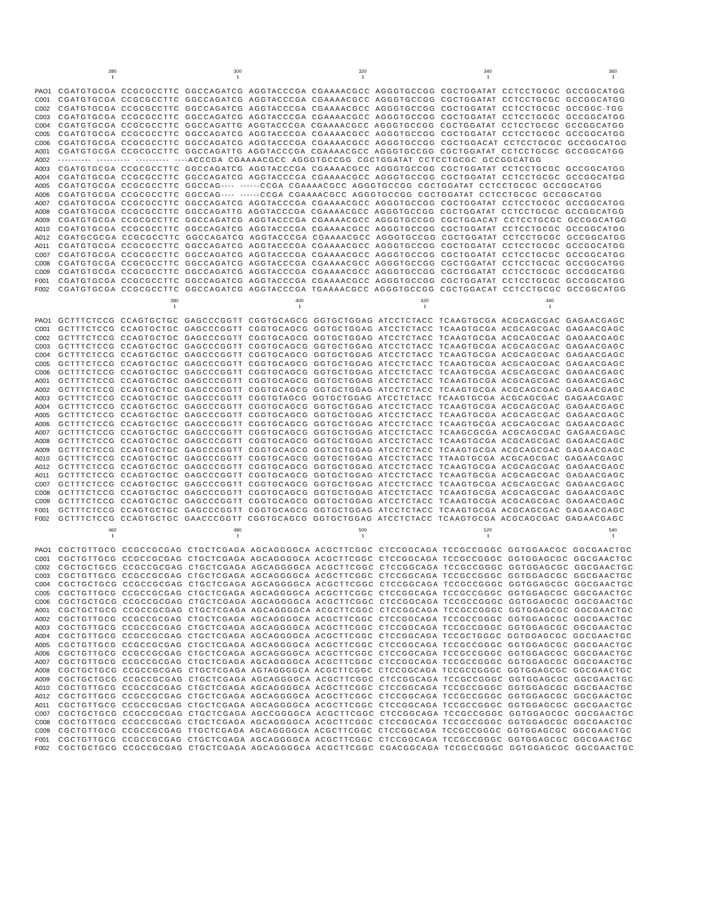280 300 320 340 360
PAO1 CGATGTGCGA CCGCGCCTTC GGCCAGATCG AGGTACCCGA CGAAAACGCC AGGGTGCCGG CGCTGGATAT CCTCCTGCGC GCCGGCATGG
C001 CGATGTGCGA CCGCGCCTTC GGCCAGATCG AGGTACCCGA CGAAAACGCC AGGGTGCCGG CGCTGGATAT CCTCCTGCGC GCCGGCATGG
C002 CGATGTGCGA CCGCGCCTTC GGCCAGATCG AGGTACCCGA CGAAAACGCC AGGGTGCCGG CGCTGGATAT CCTCCTGCGC GCCGGC-TGG
C003 CGATGTGCGA CCGCGCCTTC GGCCAGATCG AGGTACCCGA CGAAAACGCC AGGGTGCCGG CGCTGGATAT CCTCCTGCGC GCCGGCATGG
C004 CGATGTGCGA CCGCGCCTTC GGCCAGATTG AGGTACCCGA CGAAAACGCC AGGGTGCCGG CGCTGGATAT CCTCCTGCGC GCCGGCATGG
C005 CGATGTGCGA CCGCGCCTTC GGCCAGATCG AGGTACCCGA CGAAAACGCC AGGGTGCCGG CGCTGGATAT CCTCCTGCGC GCCGGCATGG
C006 CGATGTGCGA CCGCGCCTTC GGCCAGATCG AGGTACCCGA CGAAAACGCC AGGGTGCCGG CGCTGGACAT CCTCCTGCGC GCCGGCATGG
A001 CGATGTGCGA CCGCGCCTTC GGCCAGATTG AGGTACCCGA CGAAAACGCC AGGGTGCCGG CGCTGGATAT CCTCCTGCGC GCCGGCATGG
A002 ---------- ---------- ---------- ----ACCCGA CGAAAACGCC AGGGTGCCGG CGCTGGATAT CCTCCTGCGC GCCGGCATGG
A003 CGATGTGCGA CCGCGCCTTC GGCCAGATCG AGGTACCCGA CGAAAACGCC AGGGTGCCGG CGCTGGATAT CCTCCTGCGC GCCGGCATGG
A004 CGATGTGCGA CCGCGCCTTC GGCCAGATCG AGGTACCCGA CGAAAACGCC AGGGTGCCGG CGCTGGATAT CCTCCTGCGC GCCGGCATGG
A005 CGATGTGCGA CCGCGCCTTC GGCCAG---- ------CCGA CGAAAACGCC AGGGTGCCGG CGCTGGATAT CCTCCTGCGC GCCGGCATGG
A006 CGATGTGCGA CCGCGCCTTC GGCCAG---- ------CCGA CGAAAACGCC AGGGTGCCGG CGCTGGATAT CCTCCTGCGC GCCGGCATGG
A007 CGATGTGCGA CCGCGCCTTC GGCCAGATCG AGGTACCCGA CGAAAACGCC AGGGTGCCGG CGCTGGATAT CCTCCTGCGC GCCGGCATGG
A008 CGATGTGCGA CCGCGCCTTC GGCCAGATTG AGGTACCCGA CGAAAACGCC AGGGTGCCGG CGCTGGATAT CCTCCTGCGC GCCGGCATGG
A009 CGATGTGCGA CCGCGCCTTC GGCCAGATCG AGGTACCCGA CGAAAACGCC AGGGTGCCGG CGCTGGACAT CCTCCTGCGC GCCGGCATGG
A010 CGATGTGCGA CCGCGCCTTC GGCCAGATCG AGGTACCCGA CGAAAACGCC AGGGTGCCGG CGCTGGATAT CCTCCTGCGC GCCGGCATGG
A012 CGATGCGCGA CCGCGCCTTC GGCCAGATCG AGGTACCCGA CGAAAACGCC AGGGTGCCGG CGCTGGATAT CCTCCTGCGC GCCGGCATGG
A011 CGATGTGCGA CCGCGCCTTC GGCCAGATCG AGGTACCCGA CGAAAACGCC AGGGTGCCGG CGCTGGATAT CCTCCTGCGC GCCGGCATGG
C007 CGATGTGCGA CCGCGCCTTC GGCCAGATCG AGGTACCCGA CGAAAACGCC AGGGTGCCGG CGCTGGATAT CCTCCTGCGC GCCGGCATGG
C008 CGATGTGCGA CCGCGCCTTC GGCCAGATCG AGGTACCCGA CGAAAACGCC AGGGTGCCGG CGCTGGATAT CCTCCTGCGC GCCGGCATGG
C009 CGATGTGCGA CCGCGCCTTC GGCCAGATCG AGGTACCCGA CGAAAACGCC AGGGTGCCGG CGCTGGATAT CCTCCTGCGC GCCGGCATGG
F001 CGATGTGCGA CCGCGCCTTC GGCCAGATCG AGGTACCCGA CGAAAACGCC AGGGTGCCGG CGCTGGATAT CCTCCTGCGC GCCGGCATGG
F002 CGATGTGCGA CCGCGCCTTC GGCCAGATCG AGGTACCCGA TGAAAACGCC AGGGTGCCGG CGCTGGACAT CCTCCTGCGC GCCGGCATGG
380 400 420 440
PAO1 GCTTTCTCCG CCAGTGCTGC GAGCCCGGTT CGGTGCAGCG GGTGCTGGAG ATCCTCTACC TCAAGTGCGA ACGCAGCGAC GAGAACGAGC
C001 GCTTTCTCCG CCAGTGCTGC GAGCCCGGTT CGGTGCAGCG GGTGCTGGAG ATCCTCTACC TCAAGTGCGA ACGCAGCGAC GAGAACGAGC
C002 GCTTTCTCCG CCAGTGCTGC GAGCCCGGTT CGGTGCAGCG GGTGCTGGAG ATCCTCTACC TCAAGTGCGA ACGCAGCGAC GAGAACGAGC
C003 GCTTTCTCCG CCAGTGCTGC GAGCCCGGTT CGGTGCAGCG GGTGCTGGAG ATCCTCTACC TCAAGTGCGA ACGCAGCGAC GAGAACGAGC
C004 GCTTTCTCCG CCAGTGCTGC GAGCCCGGTT CGGTGCAGCG GGTGCTGGAG ATCCTCTACC TCAAGTGCGA ACGCAGCGAC GAGAACGAGC
C005 GCTTTCTCCG CCAGTGCTGC GAGCCCGGTT CGGTGCAGCG GGTGCTGGAG ATCCTCTACC TCAAGTGCGA ACGCAGCGAC GAGAACGAGC
C006 GCTTTCTCCG CCAGTGCTGC GAGCCCGGTT CGGTGCAGCG GGTGCTGGAG ATCCTCTACC TCAAGTGCGA ACGCAGCGAC GAGAACGAGC
A001 GCTTTCTCCG CCAGTGCTGC GAGCCCGGTT CGGTGCAGCG GGTGCTGGAG ATCCTCTACC TCAAGTGCGA ACGCAGCGAC GAGAACGAGC
A002 GCTTTCTCCG CCAGTGCTGC GAGCCCGGTT CGGTGCAGCG GGTGCTGGAG ATCCTCTACC TCAAGTGCGA ACGCAGCGAC GAGAACGAGC
A003 GCTTTCTCCG CCAGTGCTGC GAGCCCGGTT CGGTGTAGCG GGTGCTGGAG ATCCTCTACC TCAAGTGCGA ACGCAGCGAC GAGAACGAGC
A004 GCTTTCTCCG CCAGTGCTGC GAGCCCGGTT CGGTGCAGCG GGTGCTGGAG ATCCTCTACC TCAAGTGCGA ACGCAGCGAC GAGAACGAGC
A005 GCTTTCTCCG CCAGTGCTGC GAGCCCGGTT CGGTGCAGCG GGTGCTGGAG ATCCTCTACC TCAAGTGCGA ACGCAGCGAC GAGAACGAGC
A006 GCTTTCTCCG CCAGTGCTGC GAGCCCGGTT CGGTGCAGCG GGTGCTGGAG ATCCTCTACC TCAAGTGCGA ACGCAGCGAC GAGAACGAGC
A007 GCTTTCTCCG CCAGTGCTGC GAGCCCGGTT CGGTGCAGCG GGTGCTGGAG ATCCTCTACC TCAAGCGCGA ACGCAGCGAC GAGAACGAGC
A008 GCTTTCTCCG CCAGTGCTGC GAGCCCGGTT CGGTGCAGCG GGTGCTGGAG ATCCTCTACC TCAAGTGCGA ACGCAGCGAC GAGAACGAGC
A009 GCTTTCTCCG CCAGTGCTGC GAGCCCGGTT CGGTGCAGCG GGTGCTGGAG ATCCTCTACC TCAAGTGCGA ACGCAGCGAC GAGAACGAGC
A010 GCTTTCTCCG CCAGTGCTGC GAGCCCGGTT CGGTGCAGCG GGTGCTGGAG ATCCTCTACC TTAAGTGCGA ACGCAGCGAC GAGAACGAGC
A012 GCTTTCTCCG CCAGTGCTGC GAGCCCGGTT CGGTGCAGCG GGTGCTGGAG ATCCTCTACC TCAAGTGCGA ACGCAGCGAC GAGAACGAGC
A011 GCTTTCTCCG CCAGTGCTGC GAGCCCGGTT CGGTGCAGCG GGTGCTGGAG ATCCTCTACC TCAAGTGCGA ACGCAGCGAC GAGAACGAGC
C007 GCTTTCTCCG CCAGTGCTGC GAGCCCGGTT CGGTGCAGCG GGTGCTGGAG ATCCTCTACC TCAAGTGCGA ACGCAGCGAC GAGAACGAGC
C008 GCTTTCTCCG CCAGTGCTGC GAGCCCGGTT CGGTGCAGCG GGTGCTGGAG ATCCTCTACC TCAAGTGCGA ACGCAGCGAC GAGAACGAGC
C009 GCTTTCTCCG CCAGTGCTGC GAGCCCGGTT CGGTGCAGCG GGTGCTGGAG ATCCTCTACC TCAAGTGCGA ACGCAGCGAC GAGAACGAGC
F001 GCTTTCTCCG CCAGTGCTGC GAGCCCGGTT CGGTGCAGCG GGTGCTGGAG ATCCTCTACC TCAAGTGCGA ACGCAGCGAC GAGAACGAGC
F002 GCTTTCTCCG CCAGTGCTGC GAACCCGGTT CGGTGCAGCG GGTGCTGGAG ATCCTCTACC TCAAGTGCGA ACGCAGCGAC GAGAACGAGC
460 480 500 520 540
PAO1 CGCTGTTGCG CCGCCGCGAG CTGCTCGAGA AGCAGGGGCA ACGCTTCGGC CTCCGGCAGA TCCGCCGGGC GGTGGAACGC GGCGAACTGC
C001 CGCTGTTGCG CCGCCGCGAG CTGCTCGAGA AGCAGGGGCA ACGCTTCGGC CTCCGGCAGA TCCGCCGGGC GGTGGAGCGC GGCGAACTGC
C002 CGCTGCTGCG CCGCCGCGAG CTGCTCGAGA AGCAGGGGCA ACGCTTCGGC CTCCGGCAGA TCCGCCGGGC GGTGGAGCGC GGCGAACTGC
C003 CGCTGTTGCG CCGCCGCGAG CTGCTCGAGA AGCAGGGGCA ACGCTTCGGC CTCCGGCAGA TCCGCCGGGC GGTGGAGCGC GGCGAACTGC
C004 CGCTGCTGCG CCGCCGCGAG CTGCTCGAGA AGCAGGGGCA ACGCTTCGGC CTCCGGCAGA TCCGCCGGGC GGTGGAGCGC GGCGAACTGC
C005 CGCTGTTGCG CCGCCGCGAG CTGCTCGAGA AGCAGGGGCA ACGCTTCGGC CTCCGGCAGA TCCGCCGGGC GGTGGAGCGC GGCGAACTGC
C006 CGCTGCTGCG CCGCCGCGAG CTGCTCGAGA AGCAGGGGCA ACGCTTCGGC CTCCGGCAGA TCCGCCGGGC GGTGGAGCGC GGCGAACTGC
A001 CGCTGCTGCG CCGCCGCGAG CTGCTCGAGA AGCAGGGGCA ACGCTTCGGC CTCCGGCAGA TCCGCCGGGC GGTGGAGCGC GGCGAACTGC
A002 CGCTGTTGCG CCGCCGCGAG CTGCTCGAGA AGCAGGGGCA ACGCTTCGGC CTCCGGCAGA TCCGCCGGGC GGTGGAGCGC GGCGAACTGC
A003 CGCTGTTGCG CCGCCGCGAG CTGCTCGAGA AGCAGGGGCA ACGCTTCGGC CTCCGGCAGA TCCGCCGGGC GGTGGAGCGC GGCGAACTGC
A004 CGCTGTTGCG CCGCCGCGAG CTGCTCGAGA AGCAGGGGCA ACGCTTCGGC CTCCGGCAGA TCCGCTGGGC GGTGGAGCGC GGCGAACTGC
A005 CGCTGTTGCG CCGCCGCGAG CTGCTCGAGA AGCAGGGGCA ACGCTTCGGC CTCCGGCAGA TCCGCCGGGC GGTGGAGCGC GGCGAACTGC
A006 CGCTGTTGCG CCGCCGCGAG CTGCTCGAGA AGCAGGGGCA ACGCTTCGGC CTCCGGCAGA TCCGCCGGGC GGTGGAGCGC GGCGAACTGC
A007 CGCTGTTGCG CCGCCGCGAG CTGCTCGAGA AGCAGGGGCA ACGCTTCGGC CTCCGGCAGA TCCGCCGGGC GGTGGAGCGC GGCGAACTGC
A008 CGCTGCTGCG CCGCCGCGAG CTGCTCGAGA AGTAGGGGCA ACGCTTCGGC CTCCGGCAGA TCCGCCGGGC GGTGGAGCGC GGCGAACTGC
A009 CGCTGCTGCG CCGCCGCGAG CTGCTCGAGA AGCAGGGGCA ACGCTTCGGC CTCCGGCAGA TCCGCCGGGC GGTGGAGCGC GGCGAACTGC
A010 CGCTGTTGCG CCGCCGCGAG CTGCTCGAGA AGCAGGGGCA ACGCTTCGGC CTCCGGCAGA TCCGCCGGGC GGTGGAGCGC GGCGAACTGC
A012 CGCTGTTGCG CCGCCGCGAG CTGCTCGAGA AGCAGGGGCA ACGCTTCGGC CTCCGGCAGA TCCGCCGGGC GGTGGAGCGC GGCGAACTGC
A011 CGCTGTTGCG CCGCCGCGAG CTGCTCGAGA AGCAGGGGCA ACGCTTCGGC CTCCGGCAGA TCCGCCGGGC GGTGGAGCGC GGCGAACTGC
C007 CGCTGCTGCG CCGCCGCGAG CTGCTCGAGA AGCCGGGGCA ACGCTTCGGC CTCCGGCAGA TCCGCCGGGC GGTGGAGCGC GGCGAACTGC
C008 CGCTGTTGCG CCGCCGCGAG CTGCTCGAGA AGCAGGGGCA ACGCTTCGGC CTCCGGCAGA TCCGCCGGGC GGTGGAGCGC GGCGAACTGC
C009 CGCTGTTGCG CCGCCGCGAG TTGCTCGAGA AGCAGGGGCA ACGCTTCGGC CTCCGGCAGA TCCGCCGGGC GGTGGAGCGC GGCGAACTGC
F001 CGCTGTTGCG CCGCCGCGAG CTGCTCGAGA AGCAGGGGCA ACGCTTCGGC CTCCGGCAGA TCCGCCGGGC GGTGGAGCGC GGCGAACTGC
F002 CGCTGCTGCG CCGCCGCGAG CTGCTCGAGA AGCAGGGGCA ACGCTTCGGC CGACGGCAGA TCCGCCGGGC GGTGGAGCGC GGCGAACTGC